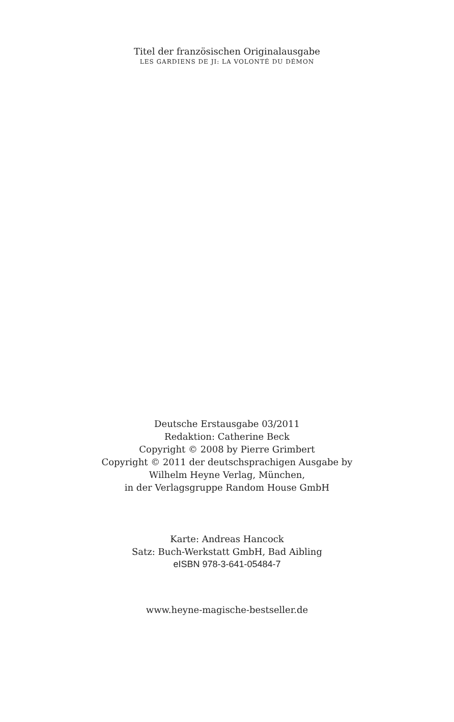Titel der französischen Originalausgabe
LES GARDIENS DE JI: LA VOLONTÉ DU DÉMON
Deutsche Erstausgabe 03/2011
Redaktion: Catherine Beck
Copyright © 2008 by Pierre Grimbert
Copyright © 2011 der deutschsprachigen Ausgabe by
Wilhelm Heyne Verlag, München,
in der Verlagsgruppe Random House GmbH
Karte: Andreas Hancock
Satz: Buch-Werkstatt GmbH, Bad Aibling
eISBN 978-3-641-05484-7
www.heyne-magische-bestseller.de